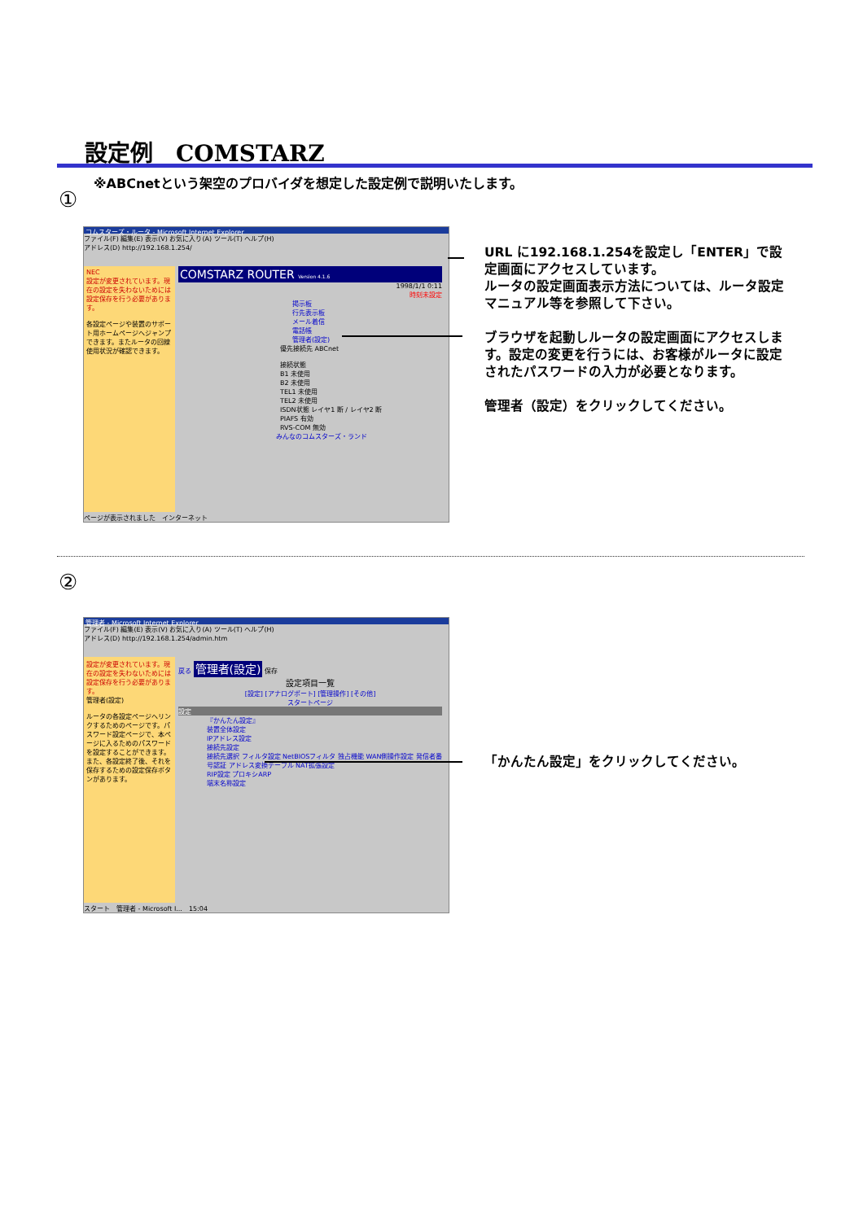設定例　COMSTARZ
※ABCnetという架空のプロバイダを想定した設定例で説明いたします。
①
コムスターズ・ルータ - Microsoft Internet Explorer
ファイル(F) 編集(E) 表示(V) お気に入り(A) ツール(T) ヘルプ(H)
アドレス(D) http://192.168.1.254/
NEC
設定が変更されています。現在の設定を失わないためには設定保存を行う必要があります。
各設定ページや装置のサポート用ホームページへジャンプできます。またルータの回線使用状況が確認できます。
COMSTARZ ROUTER Version 4.1.6
1998/1/1 0:11
時刻未設定
掲示板
行先表示板
メール着信
電話帳
管理者(設定)
優先接続先 ABCnet
接続状態
B1 未使用
B2 未使用
TEL1 未使用
TEL2 未使用
ISDN状態 レイヤ1 断 / レイヤ2 断
PIAFS 有効
RVS-COM 無効
みんなのコムスターズ・ランド
ページが表示されました　インターネット
URL に192.168.1.254を設定し「ENTER」で設定画面にアクセスしています。
ルータの設定画面表示方法については、ルータ設定マニュアル等を参照して下さい。
ブラウザを起動しルータの設定画面にアクセスします。設定の変更を行うには、お客様がルータに設定されたパスワードの入力が必要となります。
管理者（設定）をクリックしてください。
②
管理者 - Microsoft Internet Explorer
ファイル(F) 編集(E) 表示(V) お気に入り(A) ツール(T) ヘルプ(H)
アドレス(D) http://192.168.1.254/admin.htm
設定が変更されています。現在の設定を失わないためには設定保存を行う必要があります。
管理者(設定)
ルータの各設定ページへリンクするためのページです。パスワード設定ページで、本ページに入るためのパスワードを設定することができます。また、各設定終了後、それを保存するための設定保存ボタンがあります。
戻る 管理者(設定) 保存
設定項目一覧
[設定] [アナログポート] [管理操作] [その他]
スタートページ
設定
『かんたん設定』
装置全体設定
IPアドレス設定
接続先設定
接続先選択 フィルタ設定 NetBIOSフィルタ 独占機能 WAN側操作設定 発信者番号認証 アドレス変換テーブル NAT拡張設定
RIP設定 プロキシARP
端末名称設定
スタート　管理者 - Microsoft I...　15:04
「かんたん設定」をクリックしてください。